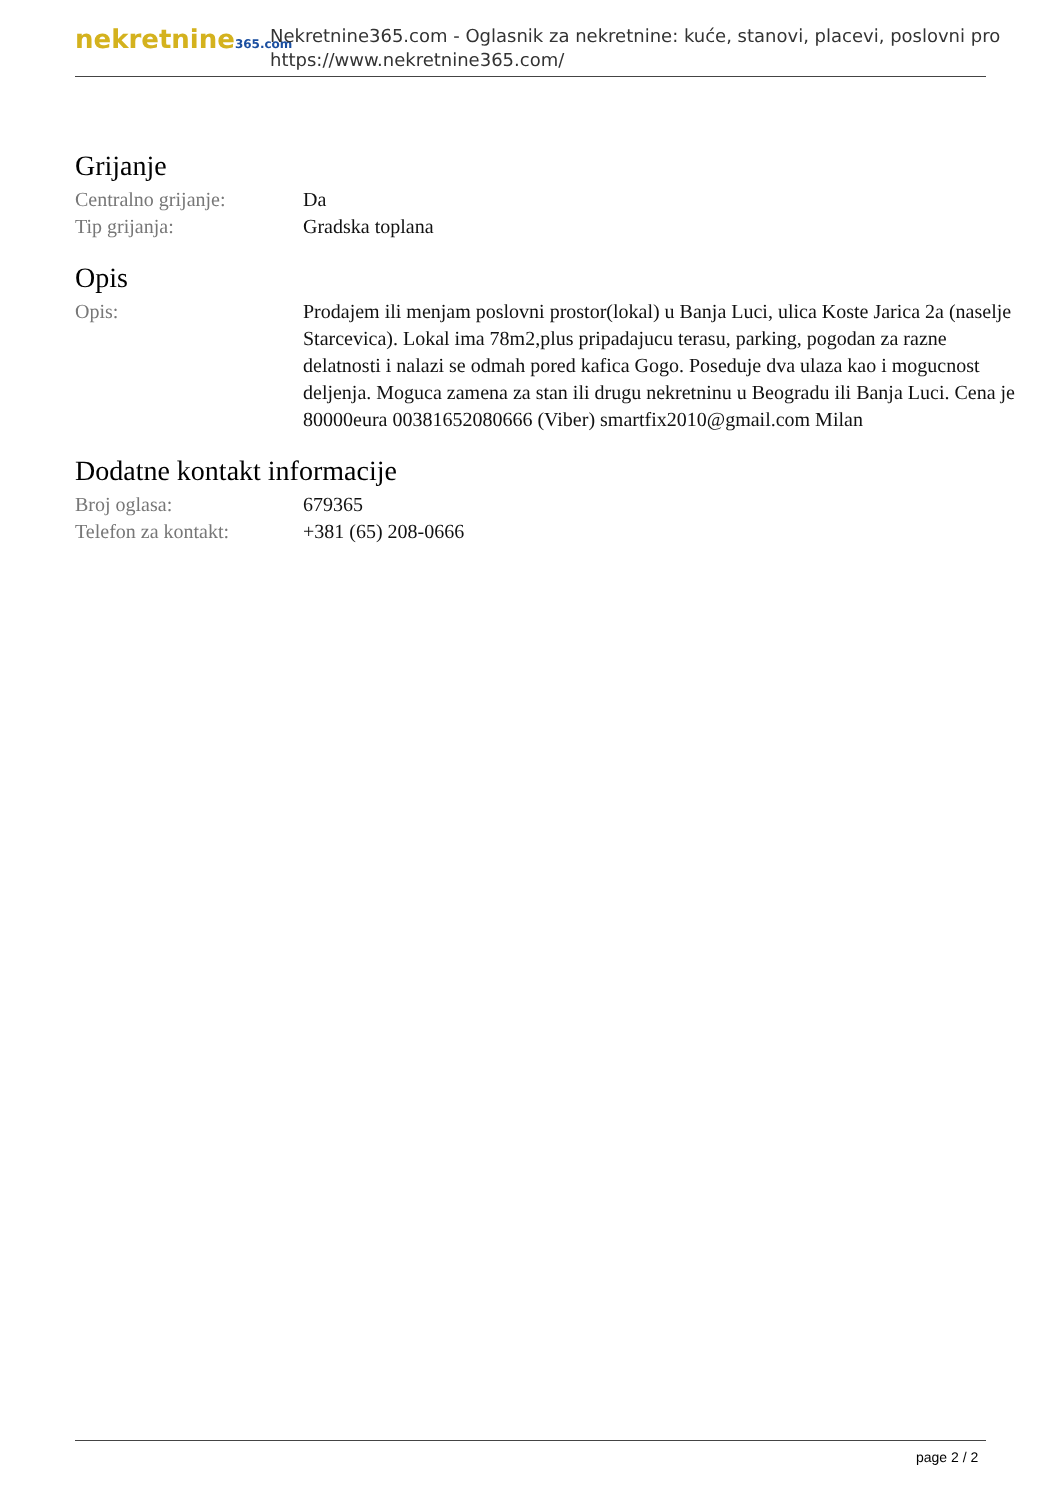nekretnine365.com
Nekretnine365.com - Oglasnik za nekretnine: kuće, stanovi, placevi, poslovni pro
https://www.nekretnine365.com/
Grijanje
Centralno grijanje: Da
Tip grijanja: Gradska toplana
Opis
Opis: Prodajem ili menjam poslovni prostor(lokal) u Banja Luci, ulica Koste Jarica 2a (naselje Starcevica). Lokal ima 78m2,plus pripadajucu terasu, parking, pogodan za razne delatnosti i nalazi se odmah pored kafica Gogo. Poseduje dva ulaza kao i mogucnost deljenja. Moguca zamena za stan ili drugu nekretninu u Beogradu ili Banja Luci. Cena je 80000eura 00381652080666 (Viber) smartfix2010@gmail.com Milan
Dodatne kontakt informacije
Broj oglasa: 679365
Telefon za kontakt: +381 (65) 208-0666
page 2 / 2